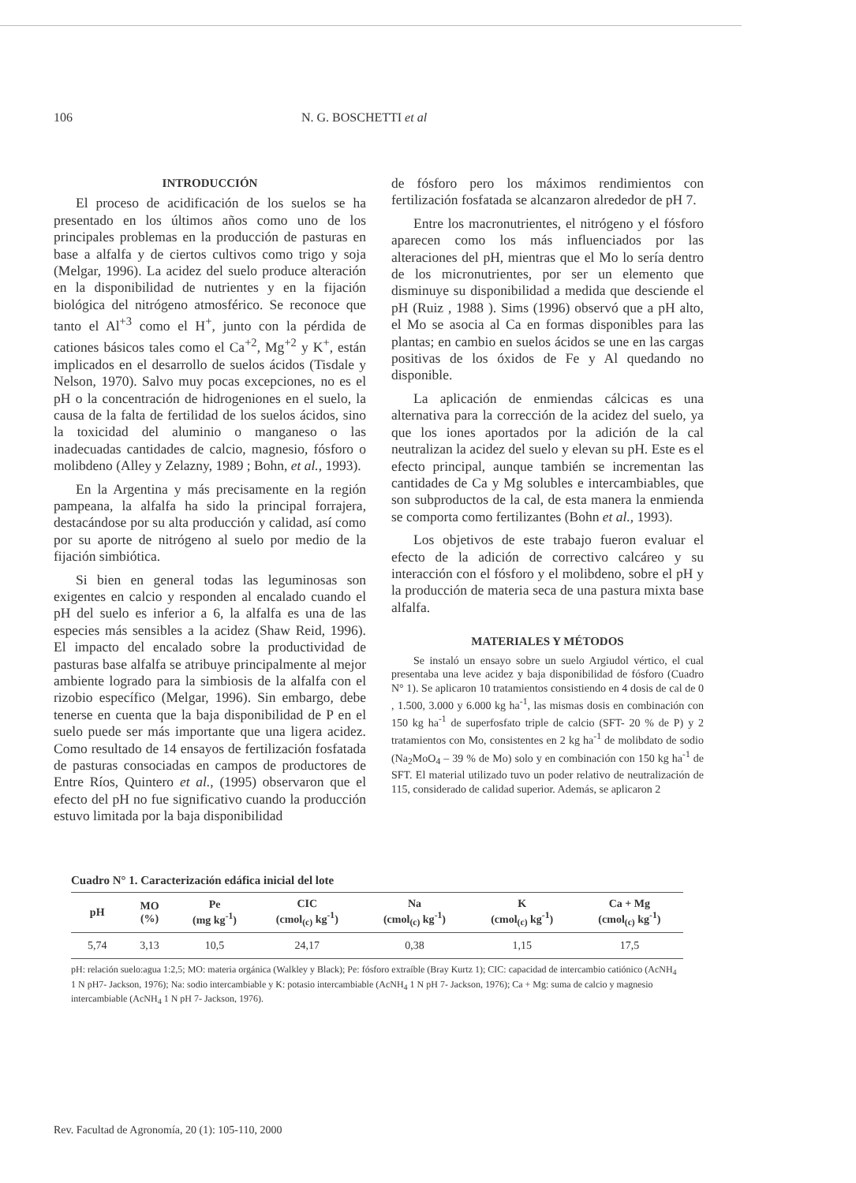106 N. G. BOSCHETTI et al
INTRODUCCIÓN
El proceso de acidificación de los suelos se ha presentado en los últimos años como uno de los principales problemas en la producción de pasturas en base a alfalfa y de ciertos cultivos como trigo y soja (Melgar, 1996). La acidez del suelo produce alteración en la disponibilidad de nutrientes y en la fijación biológica del nitrógeno atmosférico. Se reconoce que tanto el Al<sup>+3</sup> como el H<sup>+</sup>, junto con la pérdida de cationes básicos tales como el Ca<sup>+2</sup>, Mg<sup>+2</sup> y K<sup>+</sup>, están implicados en el desarrollo de suelos ácidos (Tisdale y Nelson, 1970). Salvo muy pocas excepciones, no es el pH o la concentración de hidrogeniones en el suelo, la causa de la falta de fertilidad de los suelos ácidos, sino la toxicidad del aluminio o manganeso o las inadecuadas cantidades de calcio, magnesio, fósforo o molibdeno (Alley y Zelazny, 1989 ; Bohn, et al., 1993).
En la Argentina y más precisamente en la región pampeana, la alfalfa ha sido la principal forrajera, destacándose por su alta producción y calidad, así como por su aporte de nitrógeno al suelo por medio de la fijación simbiótica.
Si bien en general todas las leguminosas son exigentes en calcio y responden al encalado cuando el pH del suelo es inferior a 6, la alfalfa es una de las especies más sensibles a la acidez (Shaw Reid, 1996). El impacto del encalado sobre la productividad de pasturas base alfalfa se atribuye principalmente al mejor ambiente logrado para la simbiosis de la alfalfa con el rizobio específico (Melgar, 1996). Sin embargo, debe tenerse en cuenta que la baja disponibilidad de P en el suelo puede ser más importante que una ligera acidez. Como resultado de 14 ensayos de fertilización fosfatada de pasturas consociadas en campos de productores de Entre Ríos, Quintero et al., (1995) observaron que el efecto del pH no fue significativo cuando la producción estuvo limitada por la baja disponibilidad
de fósforo pero los máximos rendimientos con fertilización fosfatada se alcanzaron alrededor de pH 7.
Entre los macronutrientes, el nitrógeno y el fósforo aparecen como los más influenciados por las alteraciones del pH, mientras que el Mo lo sería dentro de los micronutrientes, por ser un elemento que disminuye su disponibilidad a medida que desciende el pH (Ruiz , 1988 ). Sims (1996) observó que a pH alto, el Mo se asocia al Ca en formas disponibles para las plantas; en cambio en suelos ácidos se une en las cargas positivas de los óxidos de Fe y Al quedando no disponible.
La aplicación de enmiendas cálcicas es una alternativa para la corrección de la acidez del suelo, ya que los iones aportados por la adición de la cal neutralizan la acidez del suelo y elevan su pH. Este es el efecto principal, aunque también se incrementan las cantidades de Ca y Mg solubles e intercambiables, que son subproductos de la cal, de esta manera la enmienda se comporta como fertilizantes (Bohn et al., 1993).
Los objetivos de este trabajo fueron evaluar el efecto de la adición de correctivo calcáreo y su interacción con el fósforo y el molibdeno, sobre el pH y la producción de materia seca de una pastura mixta base alfalfa.
MATERIALES Y MÉTODOS
Se instaló un ensayo sobre un suelo Argiudol vértico, el cual presentaba una leve acidez y baja disponibilidad de fósforo (Cuadro N° 1). Se aplicaron 10 tratamientos consistiendo en 4 dosis de cal de 0 , 1.500, 3.000 y 6.000 kg ha<sup>-1</sup>, las mismas dosis en combinación con 150 kg ha<sup>-1</sup> de superfosfato triple de calcio (SFT- 20 % de P) y 2 tratamientos con Mo, consistentes en 2 kg ha<sup>-1</sup> de molibdato de sodio (Na<sub>2</sub>MoO<sub>4</sub> – 39 % de Mo) solo y en combinación con 150 kg ha<sup>-1</sup> de SFT. El material utilizado tuvo un poder relativo de neutralización de 115, considerado de calidad superior. Además, se aplicaron 2
Cuadro N° 1. Caracterización edáfica inicial del lote
| pH | MO (%) | Pe (mg kg<sup>-1</sup>) | CIC (cmol<sub>(c)</sub> kg<sup>-1</sup>) | Na (cmol<sub>(c)</sub> kg<sup>-1</sup>) | K (cmol<sub>(c)</sub> kg<sup>-1</sup>) | Ca + Mg (cmol<sub>(c)</sub> kg<sup>-1</sup>) |
| --- | --- | --- | --- | --- | --- | --- |
| 5,74 | 3,13 | 10,5 | 24,17 | 0,38 | 1,15 | 17,5 |
pH: relación suelo:agua 1:2,5; MO: materia orgánica (Walkley y Black); Pe: fósforo extraíble (Bray Kurtz 1); CIC: capacidad de intercambio catiónico (AcNH<sub>4</sub> 1 N pH7- Jackson, 1976); Na: sodio intercambiable y K: potasio intercambiable (AcNH<sub>4</sub> 1 N pH 7- Jackson, 1976); Ca + Mg: suma de calcio y magnesio intercambiable (AcNH<sub>4</sub> 1 N pH 7- Jackson, 1976).
Rev. Facultad de Agronomía, 20 (1): 105-110, 2000